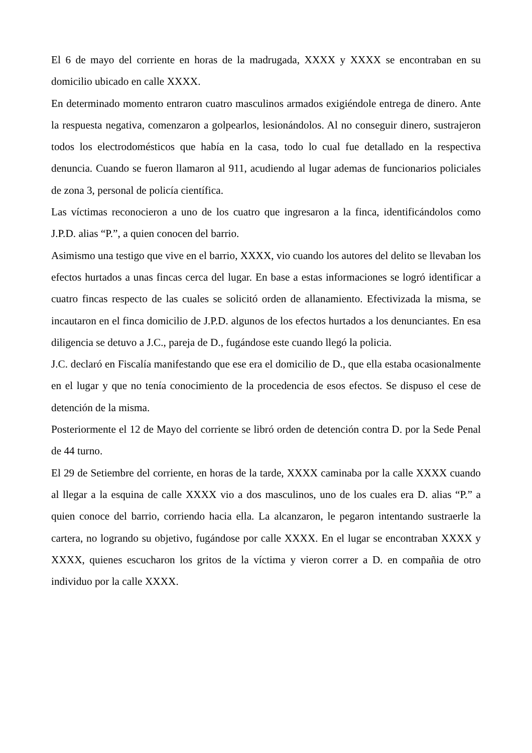El 6 de mayo del corriente en horas de la madrugada, XXXX y XXXX se encontraban en su domicilio ubicado en calle XXXX.
En determinado momento entraron cuatro masculinos armados exigiéndole entrega de dinero. Ante la respuesta negativa, comenzaron a golpearlos, lesionándolos. Al no conseguir dinero, sustrajeron todos los electrodomésticos que había en la casa, todo lo cual fue detallado en la respectiva denuncia. Cuando se fueron llamaron al 911, acudiendo al lugar ademas de funcionarios policiales de zona 3, personal de policía científica.
Las víctimas reconocieron a uno de los cuatro que ingresaron a la finca, identificándolos como J.P.D. alias “P.”, a quien conocen del barrio.
Asimismo una testigo que vive en el barrio, XXXX, vio cuando los autores del delito se llevaban los efectos hurtados a unas fincas cerca del lugar. En base a estas informaciones se logró identificar a cuatro fincas respecto de las cuales se solicitó orden de allanamiento. Efectivizada la misma, se incautaron en el finca domicilio de J.P.D. algunos de los efectos hurtados a los denunciantes. En esa diligencia se detuvo a J.C., pareja de D., fugándose este cuando llegó la policia.
J.C. declaró en Fiscalía manifestando que ese era el domicilio de D., que ella estaba ocasionalmente en el lugar y que no tenía conocimiento de la procedencia de esos efectos. Se dispuso el cese de detención de la misma.
Posteriormente el 12 de Mayo del corriente se libró orden de detención contra D. por la Sede Penal de 44 turno.
El 29 de Setiembre del corriente, en horas de la tarde, XXXX caminaba por la calle XXXX cuando al llegar a la esquina de calle XXXX vio a dos masculinos, uno de los cuales era D. alias “P.” a quien conoce del barrio, corriendo hacia ella. La alcanzaron, le pegaron intentando sustraerle la cartera, no logrando su objetivo, fugándose por calle XXXX. En el lugar se encontraban XXXX y XXXX, quienes escucharon los gritos de la víctima y vieron correr a D. en compañia de otro individuo por la calle XXXX.